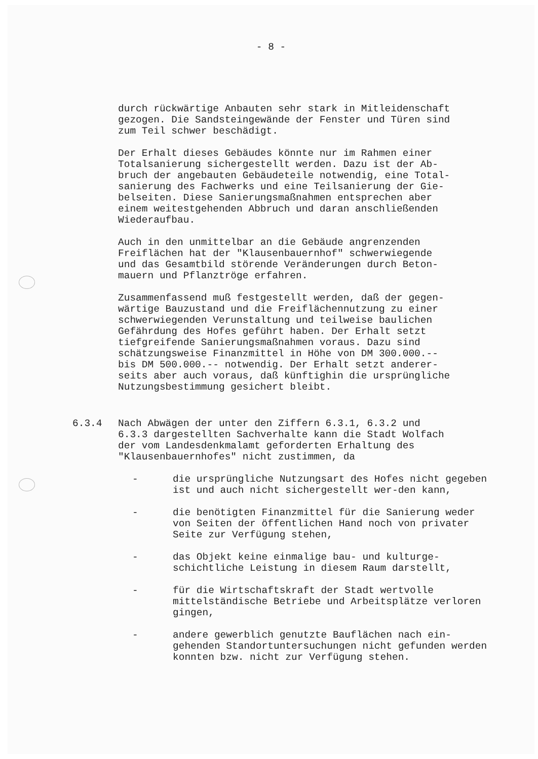- 8 -
durch rückwärtige Anbauten sehr stark in Mitleidenschaft gezogen. Die Sandsteingewände der Fenster und Türen sind zum Teil schwer beschädigt.
Der Erhalt dieses Gebäudes könnte nur im Rahmen einer Totalsanierung sichergestellt werden. Dazu ist der Ab- bruch der angebauten Gebäudeteile notwendig, eine Total- sanierung des Fachwerks und eine Teilsanierung der Gie- belseiten. Diese Sanierungsmaßnahmen entsprechen aber einem weitestgehenden Abbruch und daran anschließenden Wiederaufbau.
Auch in den unmittelbar an die Gebäude angrenzenden Freiflächen hat der "Klausenbauernhof" schwerwiegende und das Gesamtbild störende Veränderungen durch Beton- mauern und Pflanztröge erfahren.
Zusammenfassend muß festgestellt werden, daß der gegen- wärtige Bauzustand und die Freiflächennutzung zu einer schwerwiegenden Verunstaltung und teilweise baulichen Gefährdung des Hofes geführt haben. Der Erhalt setzt tiefgreifende Sanierungsmaßnahmen voraus. Dazu sind schätzungsweise Finanzmittel in Höhe von DM 300.000.-- bis DM 500.000.-- notwendig. Der Erhalt setzt anderer- seits aber auch voraus, daß künftighin die ursprüngliche Nutzungsbestimmung gesichert bleibt.
6.3.4 Nach Abwägen der unter den Ziffern 6.3.1, 6.3.2 und 6.3.3 dargestellten Sachverhalte kann die Stadt Wolfach der vom Landesdenkmalamt geforderten Erhaltung des "Klausenbauernhofes" nicht zustimmen, da
- die ursprüngliche Nutzungsart des Hofes nicht gegeben ist und auch nicht sichergestellt wer-den kann,
- die benötigten Finanzmittel für die Sanierung weder von Seiten der öffentlichen Hand noch von privater Seite zur Verfügung stehen,
- das Objekt keine einmalige bau- und kulturge-schichtliche Leistung in diesem Raum darstellt,
- für die Wirtschaftskraft der Stadt wertvolle mittelständische Betriebe und Arbeitsplätze verloren gingen,
- andere gewerblich genutzte Bauflächen nach ein-gehenden Standortuntersuchungen nicht gefunden werden konnten bzw. nicht zur Verfügung stehen.